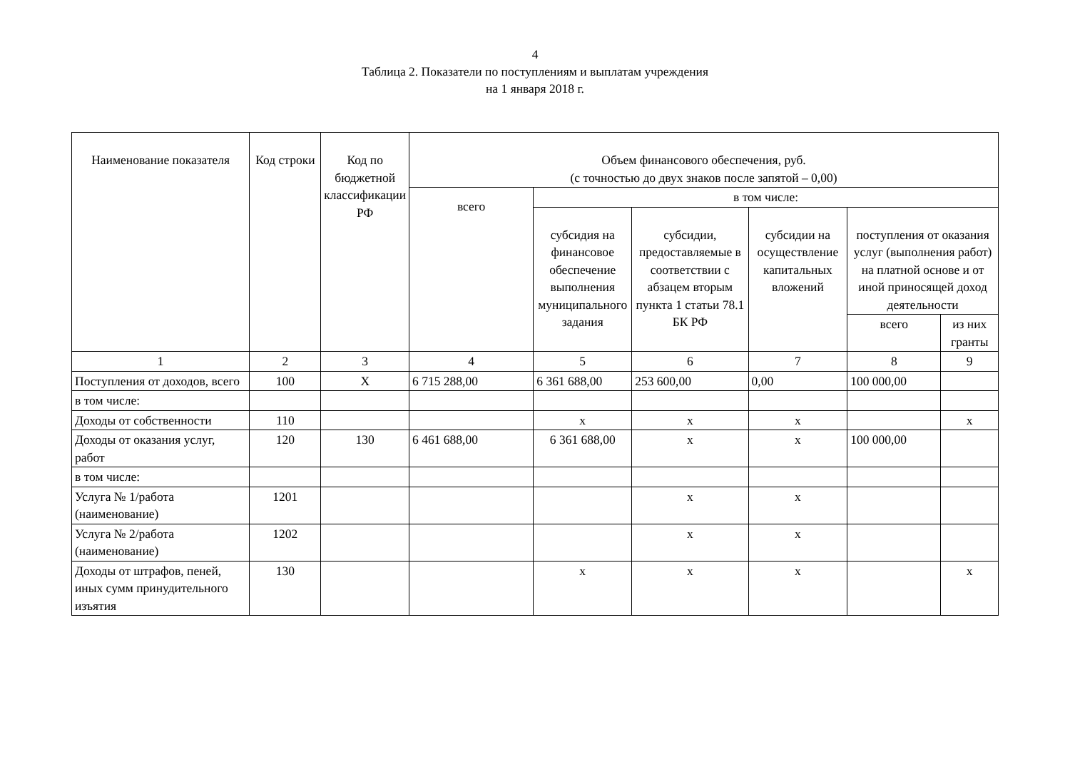4
Таблица 2. Показатели по поступлениям и выплатам учреждения
на 1 января 2018 г.
| Наименование показателя | Код строки | Код по бюджетной классификации РФ | Объем финансового обеспечения, руб. (с точностью до двух знаков после запятой – 0,00) | | | | | |
| --- | --- | --- | --- | --- | --- | --- | --- | --- |
| | | | всего | в том числе: | | | | |
| | | | | субсидия на финансовое обеспечение выполнения муниципального задания | субсидии, предоставляемые в соответствии с абзацем вторым пункта 1 статьи 78.1 БК РФ | субсидии на осуществление капитальных вложений | поступления от оказания услуг (выполнения работ) на платной основе и от иной приносящей доход деятельности | |
| | | | | | | | всего | из них гранты |
| 1 | 2 | 3 | 4 | 5 | 6 | 7 | 8 | 9 |
| Поступления от доходов, всего | 100 | X | 6 715 288,00 | 6 361 688,00 | 253 600,00 | 0,00 | 100 000,00 | |
| в том числе: | | | | | | | | |
| Доходы от собственности | 110 | | | x | x | x | | x |
| Доходы от оказания услуг, работ | 120 | 130 | 6 461 688,00 | 6 361 688,00 | x | x | 100 000,00 | |
| в том числе: | | | | | | | | |
| Услуга № 1/работа (наименование) | 1201 | | | | x | x | | |
| Услуга № 2/работа (наименование) | 1202 | | | | x | x | | |
| Доходы от штрафов, пеней, иных сумм принудительного изъятия | 130 | | | x | x | x | | x |